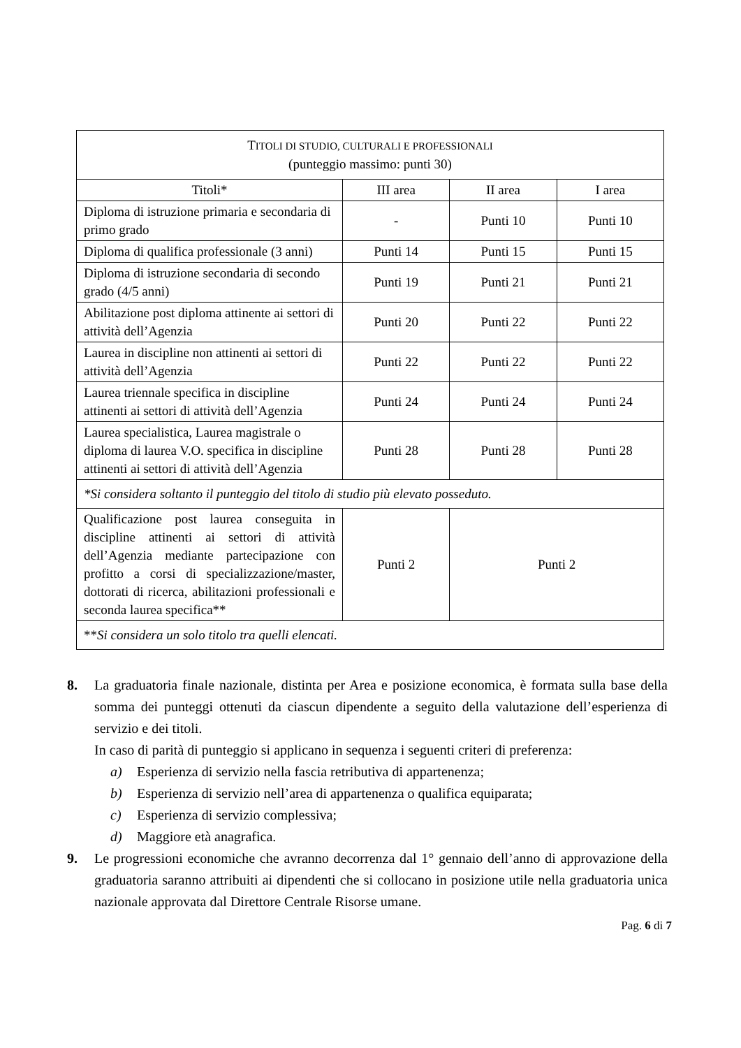| T ITOLI DI STUDIO, CULTURALI E PROFESSIONALI (punteggio massimo: punti 30) | | | |
| --- | --- | --- | --- |
| Titoli* | III area | II area | I area |
| Diploma di istruzione primaria e secondaria di primo grado | - | Punti 10 | Punti 10 |
| Diploma di qualifica professionale (3 anni) | Punti 14 | Punti 15 | Punti 15 |
| Diploma di istruzione secondaria di secondo grado (4/5 anni) | Punti 19 | Punti 21 | Punti 21 |
| Abilitazione post diploma attinente ai settori di attività dell’Agenzia | Punti 20 | Punti 22 | Punti 22 |
| Laurea in discipline non attinenti ai settori di attività dell’Agenzia | Punti 22 | Punti 22 | Punti 22 |
| Laurea triennale specifica in discipline attinenti ai settori di attività dell’Agenzia | Punti 24 | Punti 24 | Punti 24 |
| Laurea specialistica, Laurea magistrale o diploma di laurea V.O. specifica in discipline attinenti ai settori di attività dell’Agenzia | Punti 28 | Punti 28 | Punti 28 |
| *Si considera soltanto il punteggio del titolo di studio più elevato posseduto. | | | |
| Qualificazione post laurea conseguita in discipline attinenti ai settori di attività dell’Agenzia mediante partecipazione con profitto a corsi di specializzazione/master, dottorati di ricerca, abilitazioni professionali e seconda laurea specifica** | Punti 2 | Punti 2 | |
| ** Si considera un solo titolo tra quelli elencati. | | | |
8. La graduatoria finale nazionale, distinta per Area e posizione economica, è formata sulla base della somma dei punteggi ottenuti da ciascun dipendente a seguito della valutazione dell’esperienza di servizio e dei titoli.
In caso di parità di punteggio si applicano in sequenza i seguenti criteri di preferenza:
a) Esperienza di servizio nella fascia retributiva di appartenenza;
b) Esperienza di servizio nell’area di appartenenza o qualifica equiparata;
c) Esperienza di servizio complessiva;
d) Maggiore età anagrafica.
9. Le progressioni economiche che avranno decorrenza dal 1° gennaio dell’anno di approvazione della graduatoria saranno attribuiti ai dipendenti che si collocano in posizione utile nella graduatoria unica nazionale approvata dal Direttore Centrale Risorse umane.
Pag. 6 di 7